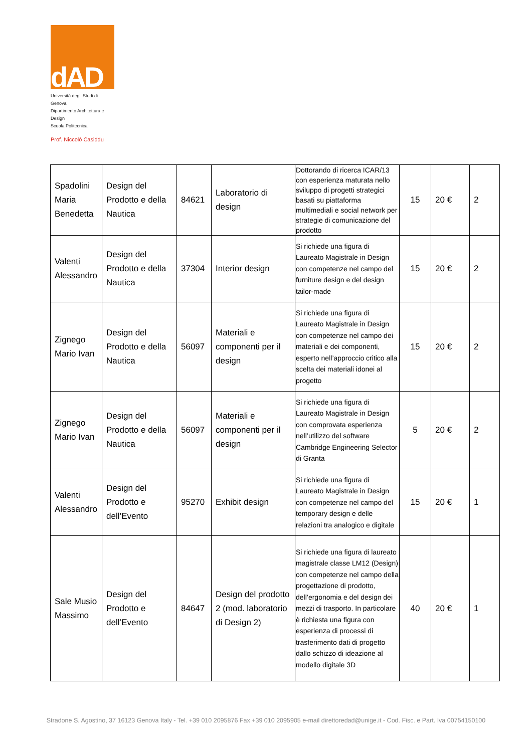dAD
Università degli Studi di Genova
Dipartimento Architettura e Design
Scuola Politecnica
Prof. Niccolò Casiddu
| Spadolini Maria Benedetta | Design del Prodotto e della Nautica | 84621 | Laboratorio di design | Dottorando di ricerca ICAR/13 con esperienza maturata nello sviluppo di progetti strategici basati su piattaforma multimediali e social network per strategie di comunicazione del prodotto | 15 | 20 € | 2 |
| Valenti Alessandro | Design del Prodotto e della Nautica | 37304 | Interior design | Si richiede una figura di Laureato Magistrale in Design con competenze nel campo del furniture design e del design tailor-made | 15 | 20 € | 2 |
| Zignego Mario Ivan | Design del Prodotto e della Nautica | 56097 | Materiali e componenti per il design | Si richiede una figura di Laureato Magistrale in Design con competenze nel campo dei materiali e dei componenti, esperto nell’approccio critico alla scelta dei materiali idonei al progetto | 15 | 20 € | 2 |
| Zignego Mario Ivan | Design del Prodotto e della Nautica | 56097 | Materiali e componenti per il design | Si richiede una figura di Laureato Magistrale in Design con comprovata esperienza nell’utilizzo del software Cambridge Engineering Selector di Granta | 5 | 20 € | 2 |
| Valenti Alessandro | Design del Prodotto e dell’Evento | 95270 | Exhibit design | Si richiede una figura di Laureato Magistrale in Design con competenze nel campo del temporary design e delle relazioni tra analogico e digitale | 15 | 20 € | 1 |
| Sale Musio Massimo | Design del Prodotto e dell’Evento | 84647 | Design del prodotto 2 (mod. laboratorio di Design 2) | Si richiede una figura di laureato magistrale classe LM12 (Design) con competenze nel campo della progettazione di prodotto, dell’ergonomia e del design dei mezzi di trasporto. In particolare è richiesta una figura con esperienza di processi di trasferimento dati di progetto dallo schizzo di ideazione al modello digitale 3D | 40 | 20 € | 1 |
Stradone S. Agostino, 37 16123 Genova Italy - Tel. +39 010 2095876 Fax +39 010 2095905 e-mail direttoredad@unige.it - Cod. Fisc. e Part. Iva 00754150100